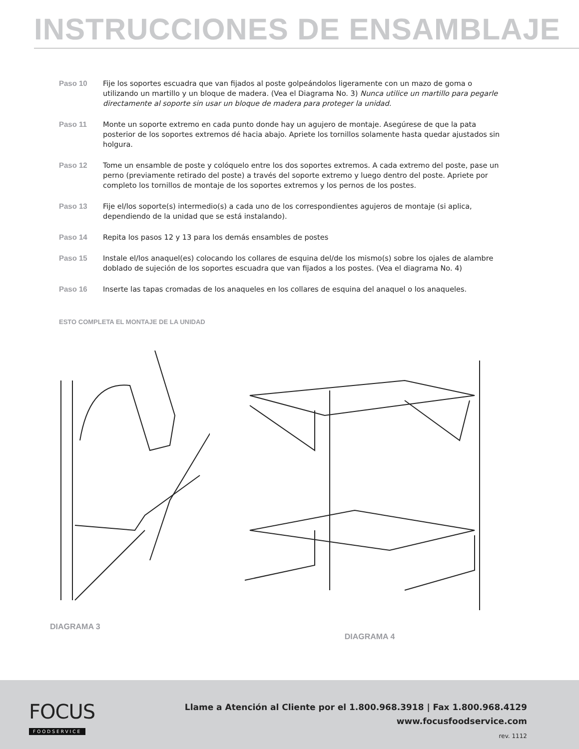INSTRUCCIONES DE ENSAMBLAJE
Paso 10 Fije los soportes escuadra que van fijados al poste golpeándolos ligeramente con un mazo de goma o utilizando un martillo y un bloque de madera. (Vea el Diagrama No. 3) Nunca utilice un martillo para pegarle directamente al soporte sin usar un bloque de madera para proteger la unidad.
Paso 11 Monte un soporte extremo en cada punto donde hay un agujero de montaje. Asegúrese de que la pata posterior de los soportes extremos dé hacia abajo. Apriete los tornillos solamente hasta quedar ajustados sin holgura.
Paso 12 Tome un ensamble de poste y colóquelo entre los dos soportes extremos. A cada extremo del poste, pase un perno (previamente retirado del poste) a través del soporte extremo y luego dentro del poste. Apriete por completo los tornillos de montaje de los soportes extremos y los pernos de los postes.
Paso 13 Fije el/los soporte(s) intermedio(s) a cada uno de los correspondientes agujeros de montaje (si aplica, dependiendo de la unidad que se está instalando).
Paso 14 Repita los pasos 12 y 13 para los demás ensambles de postes
Paso 15 Instale el/los anaquel(es) colocando los collares de esquina del/de los mismo(s) sobre los ojales de alambre doblado de sujeción de los soportes escuadra que van fijados a los postes. (Vea el diagrama No. 4)
Paso 16 Inserte las tapas cromadas de los anaqueles en los collares de esquina del anaquel o los anaqueles.
ESTO COMPLETA EL MONTAJE DE LA UNIDAD
DIAGRAMA 3 DIAGRAMA 4
FOCUS
FOODSERVICE
Llame a Atención al Cliente por el 1.800.968.3918 | Fax 1.800.968.4129
www.focusfoodservice.com
rev. 1112